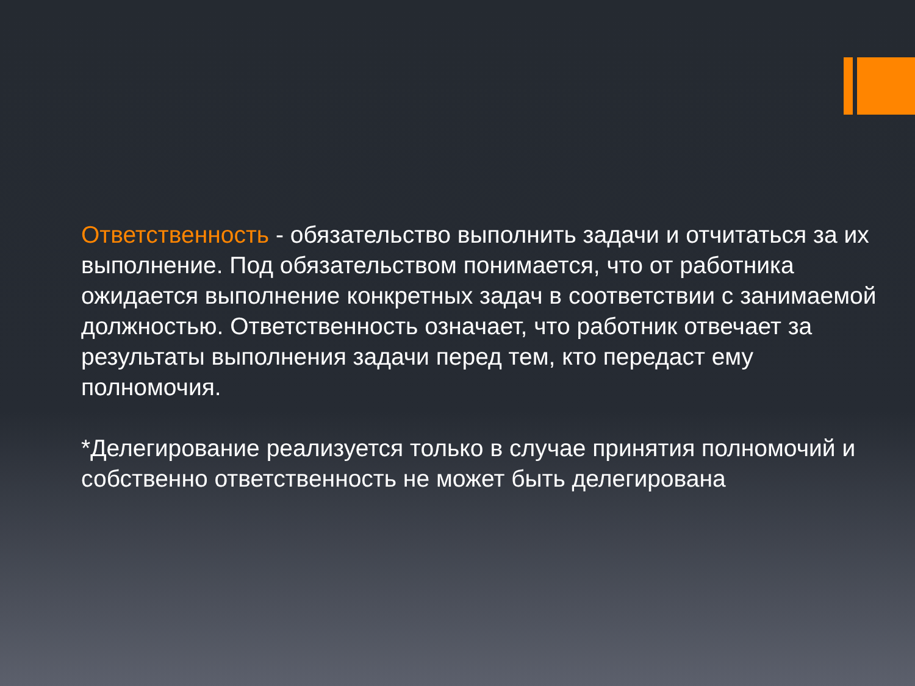Ответственность - обязательство выполнить задачи и отчитаться за их выполнение. Под обязательством понимается, что от работника ожидается выполнение конкретных задач в соответствии с занимаемой должностью. Ответственность означает, что работник отвечает за результаты выполнения задачи перед тем, кто передаст ему полномочия.
*Делегирование реализуется только в случае принятия полномочий и собственно ответственность не может быть делегирована